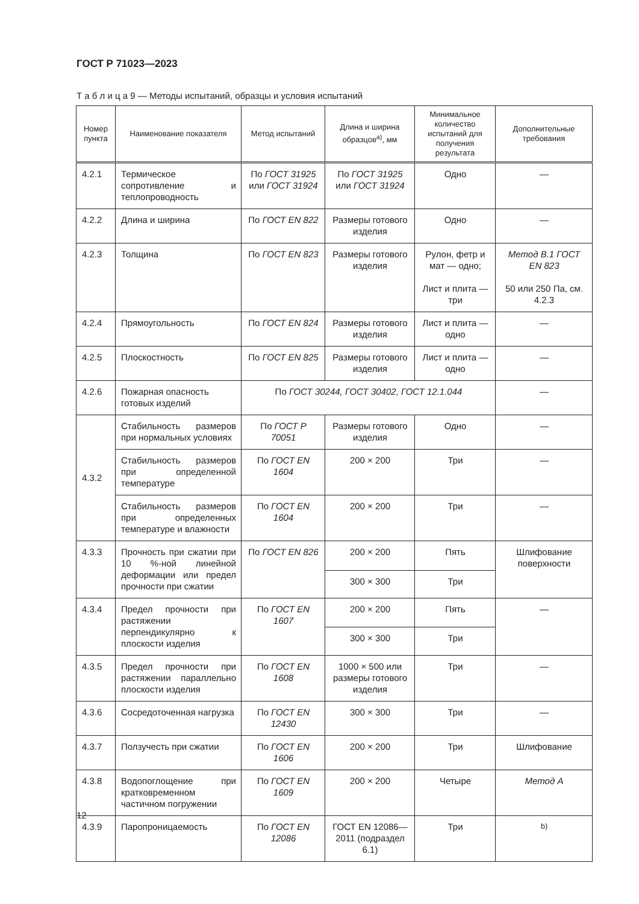ГОСТ Р 71023—2023
Т а б л и ц а 9 — Методы испытаний, образцы и условия испытаний
| Номер пункта | Наименование показателя | Метод испытаний | Длина и ширина образцов<sup>а)</sup>, мм | Минимальное количество испытаний для получения результата | Дополнительные требования |
| --- | --- | --- | --- | --- | --- |
| 4.2.1 | Термическое сопротивление и теплопроводность | По ГОСТ 31925 или ГОСТ 31924 | По ГОСТ 31925 или ГОСТ 31924 | Одно | — |
| 4.2.2 | Длина и ширина | По ГОСТ EN 822 | Размеры готового изделия | Одно | — |
| 4.2.3 | Толщина | По ГОСТ EN 823 | Размеры готового изделия | Рулон, фетр и мат — одно; Лист и плита — три | Метод В.1 ГОСТ EN 823 50 или 250 Па, см. 4.2.3 |
| 4.2.4 | Прямоугольность | По ГОСТ EN 824 | Размеры готового изделия | Лист и плита — одно | — |
| 4.2.5 | Плоскостность | По ГОСТ EN 825 | Размеры готового изделия | Лист и плита — одно | — |
| 4.2.6 | Пожарная опасность готовых изделий | По ГОСТ 30244, ГОСТ 30402, ГОСТ 12.1.044 | | | — |
| 4.3.2 | Стабильность размеров при нормальных условиях | По ГОСТ Р 70051 | Размеры готового изделия | Одно | — |
| | Стабильность размеров при определенной температуре | По ГОСТ EN 1604 | 200 × 200 | Три | — |
| | Стабильность размеров при определенных температуре и влажности | По ГОСТ EN 1604 | 200 × 200 | Три | — |
| 4.3.3 | Прочность при сжатии при 10 %-ной линейной деформации или предел прочности при сжатии | По ГОСТ EN 826 | 200 × 200 | Пять | Шлифование поверхности |
| | | | 300 × 300 | Три | |
| 4.3.4 | Предел прочности при растяжении перпендикулярно к плоскости изделия | По ГОСТ EN 1607 | 200 × 200 | Пять | — |
| | | | 300 × 300 | Три | |
| 4.3.5 | Предел прочности при растяжении параллельно плоскости изделия | По ГОСТ EN 1608 | 1000 × 500 или размеры готового изделия | Три | — |
| 4.3.6 | Сосредоточенная нагрузка | По ГОСТ EN 12430 | 300 × 300 | Три | — |
| 4.3.7 | Ползучесть при сжатии | По ГОСТ EN 1606 | 200 × 200 | Три | Шлифование |
| 4.3.8 | Водопоглощение при кратковременном частичном погружении | По ГОСТ EN 1609 | 200 × 200 | Четыре | Метод А |
| 4.3.9 | Паропроницаемость | По ГОСТ EN 12086 | ГОСТ EN 12086—2011 (подраздел 6.1) | Три | <sup>b)</sup> |
12